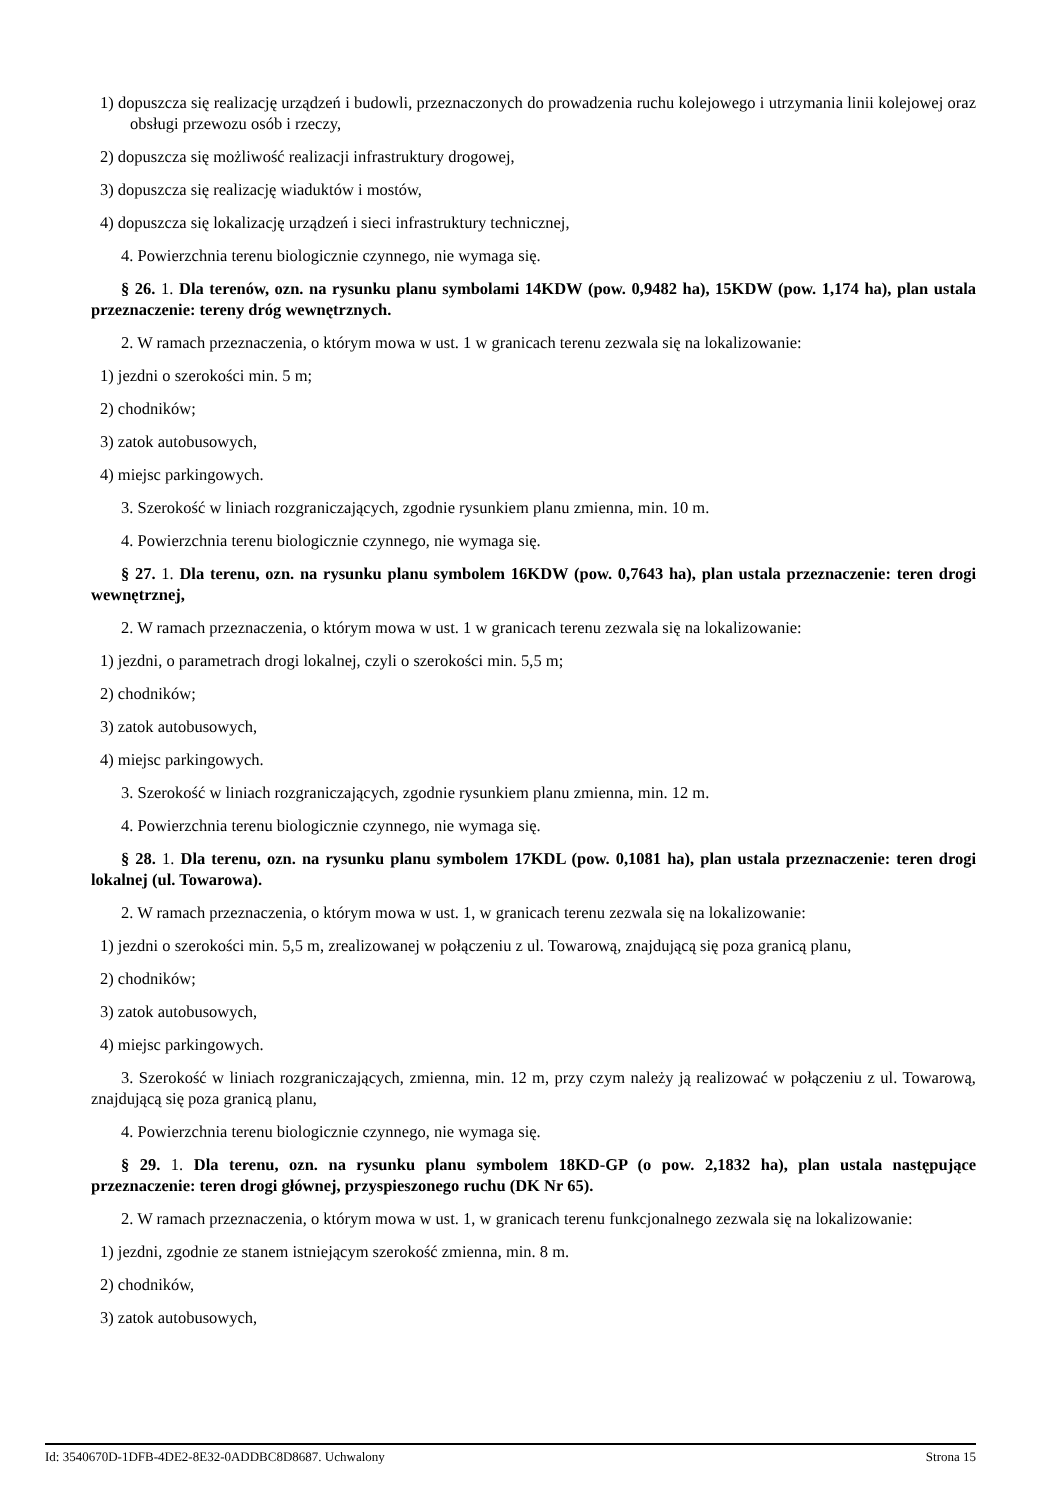1) dopuszcza się realizację urządzeń i budowli, przeznaczonych do prowadzenia ruchu kolejowego i utrzymania linii kolejowej oraz obsługi przewozu osób i rzeczy,
2) dopuszcza się możliwość realizacji infrastruktury drogowej,
3) dopuszcza się realizację wiaduktów i mostów,
4) dopuszcza się lokalizację urządzeń i sieci infrastruktury technicznej,
4. Powierzchnia terenu biologicznie czynnego, nie wymaga się.
§ 26. 1. Dla terenów, ozn. na rysunku planu symbolami 14KDW (pow. 0,9482 ha), 15KDW (pow. 1,174 ha), plan ustala przeznaczenie: tereny dróg wewnętrznych.
2. W ramach przeznaczenia, o którym mowa w ust. 1 w granicach terenu zezwala się na lokalizowanie:
1) jezdni o szerokości min. 5 m;
2) chodników;
3) zatok autobusowych,
4) miejsc parkingowych.
3. Szerokość w liniach rozgraniczających, zgodnie rysunkiem planu zmienna, min. 10 m.
4. Powierzchnia terenu biologicznie czynnego, nie wymaga się.
§ 27. 1. Dla terenu, ozn. na rysunku planu symbolem 16KDW (pow. 0,7643 ha), plan ustala przeznaczenie: teren drogi wewnętrznej,
2. W ramach przeznaczenia, o którym mowa w ust. 1 w granicach terenu zezwala się na lokalizowanie:
1) jezdni, o parametrach drogi lokalnej, czyli o szerokości min. 5,5 m;
2) chodników;
3) zatok autobusowych,
4) miejsc parkingowych.
3. Szerokość w liniach rozgraniczających, zgodnie rysunkiem planu zmienna, min. 12 m.
4. Powierzchnia terenu biologicznie czynnego, nie wymaga się.
§ 28. 1. Dla terenu, ozn. na rysunku planu symbolem 17KDL (pow. 0,1081 ha), plan ustala przeznaczenie: teren drogi lokalnej (ul. Towarowa).
2. W ramach przeznaczenia, o którym mowa w ust. 1, w granicach terenu zezwala się na lokalizowanie:
1) jezdni o szerokości min. 5,5 m, zrealizowanej w połączeniu z ul. Towarową, znajdującą się poza granicą planu,
2) chodników;
3) zatok autobusowych,
4) miejsc parkingowych.
3. Szerokość w liniach rozgraniczających, zmienna, min. 12 m, przy czym należy ją realizować w połączeniu z ul. Towarową, znajdującą się poza granicą planu,
4. Powierzchnia terenu biologicznie czynnego, nie wymaga się.
§ 29. 1. Dla terenu, ozn. na rysunku planu symbolem 18KD-GP (o pow. 2,1832 ha), plan ustala następujące przeznaczenie: teren drogi głównej, przyspieszonego ruchu (DK Nr 65).
2. W ramach przeznaczenia, o którym mowa w ust. 1, w granicach terenu funkcjonalnego zezwala się na lokalizowanie:
1) jezdni, zgodnie ze stanem istniejącym szerokość zmienna, min. 8 m.
2) chodników,
3) zatok autobusowych,
Id: 3540670D-1DFB-4DE2-8E32-0ADDBC8D8687. Uchwalony Strona 15